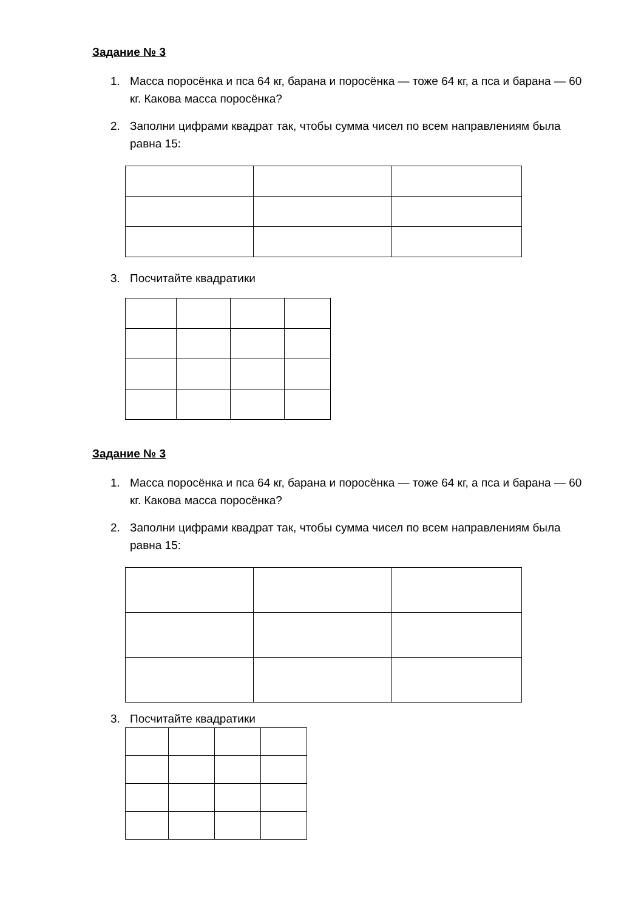Задание № 3
1. Масса поросёнка и пса 64 кг, барана и поросёнка — тоже 64 кг, а пса и барана — 60 кг. Какова масса поросёнка?
2. Заполни цифрами квадрат так, чтобы сумма чисел по всем направлениям была равна 15:
3. Посчитайте квадратики
Задание № 3
1. Масса поросёнка и пса 64 кг, барана и поросёнка — тоже 64 кг, а пса и барана — 60 кг. Какова масса поросёнка?
2. Заполни цифрами квадрат так, чтобы сумма чисел по всем направлениям была равна 15:
3. Посчитайте квадратики